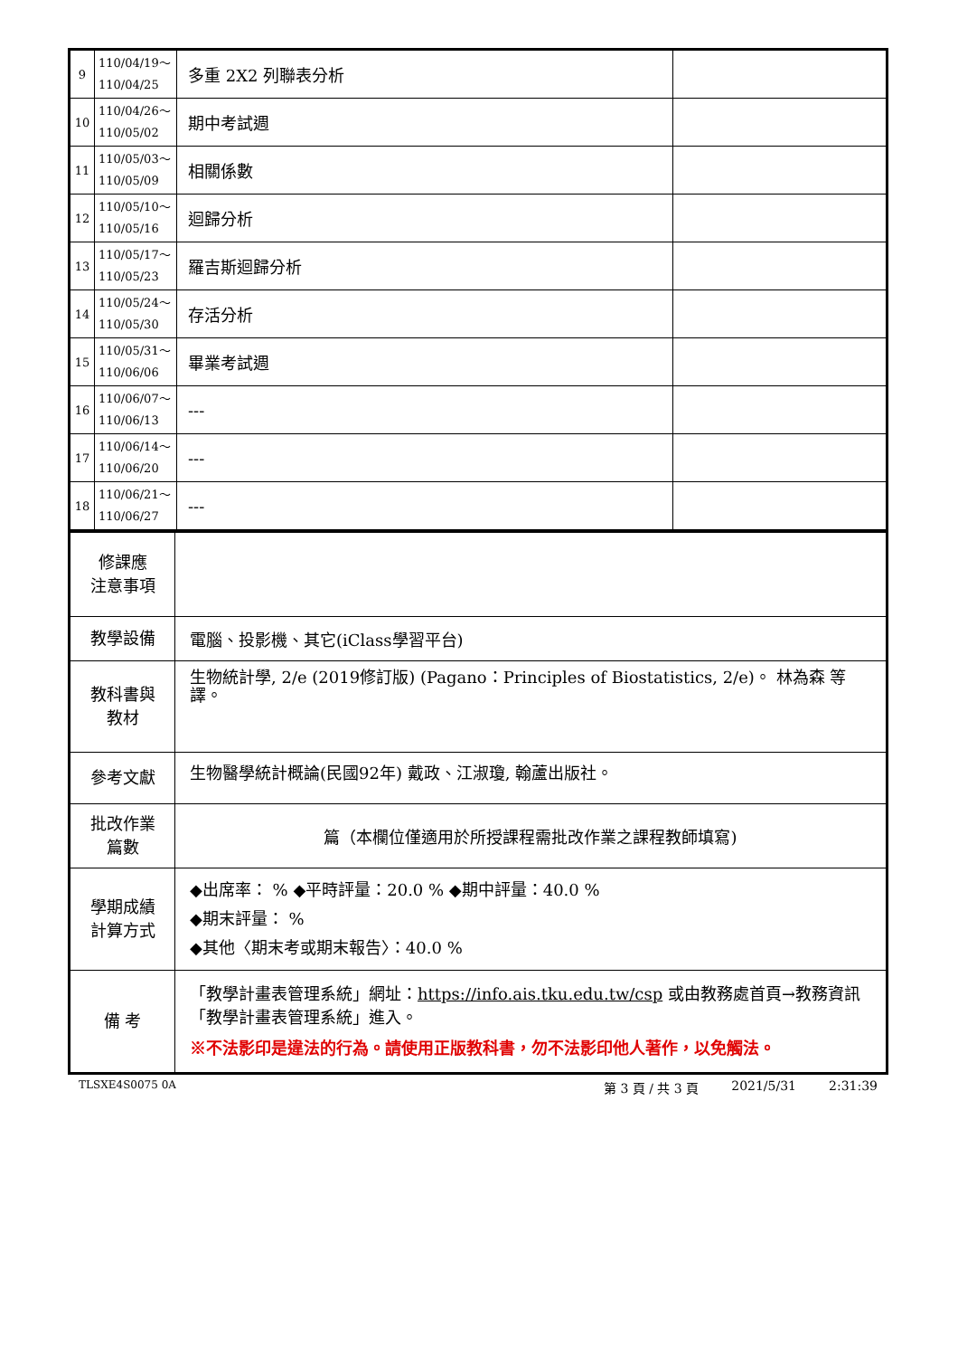| 9 | 110/04/19～ 110/04/25 | 多重 2X2 列聯表分析 | |
| 10 | 110/04/26～ 110/05/02 | 期中考試週 | |
| 11 | 110/05/03～ 110/05/09 | 相關係數 | |
| 12 | 110/05/10～ 110/05/16 | 迴歸分析 | |
| 13 | 110/05/17～ 110/05/23 | 羅吉斯迴歸分析 | |
| 14 | 110/05/24～ 110/05/30 | 存活分析 | |
| 15 | 110/05/31～ 110/06/06 | 畢業考試週 | |
| 16 | 110/06/07～ 110/06/13 | --- | |
| 17 | 110/06/14～ 110/06/20 | --- | |
| 18 | 110/06/21～ 110/06/27 | --- | |
| 修課應 注意事項 | |
| 教學設備 | 電腦、投影機、其它(iClass學習平台) |
| 教科書與 教材 | 生物統計學, 2/e (2019修訂版) (Pagano：Principles of Biostatistics, 2/e)。 林為森 等譯。 |
| 參考文獻 | 生物醫學統計概論(民國92年) 戴政、江淑瓊, 翰蘆出版社。 |
| 批改作業 篇數 | 篇（本欄位僅適用於所授課程需批改作業之課程教師填寫) |
| 學期成績 計算方式 | ◆出席率： % ◆平時評量：20.0 % ◆期中評量：40.0 % ◆期末評量： % ◆其他〈期末考或期末報告〉：40.0 % |
| 備 考 | 「教學計畫表管理系統」網址： https://info.ais.tku.edu.tw/csp 或由教務處首頁→教務資訊「教學計畫表管理系統」進入。 ※不法影印是違法的行為。請使用正版教科書，勿不法影印他人著作，以免觸法。 |
TLSXE4S0075 0A 第 3 頁 / 共 3 頁 2021/5/31 2:31:39